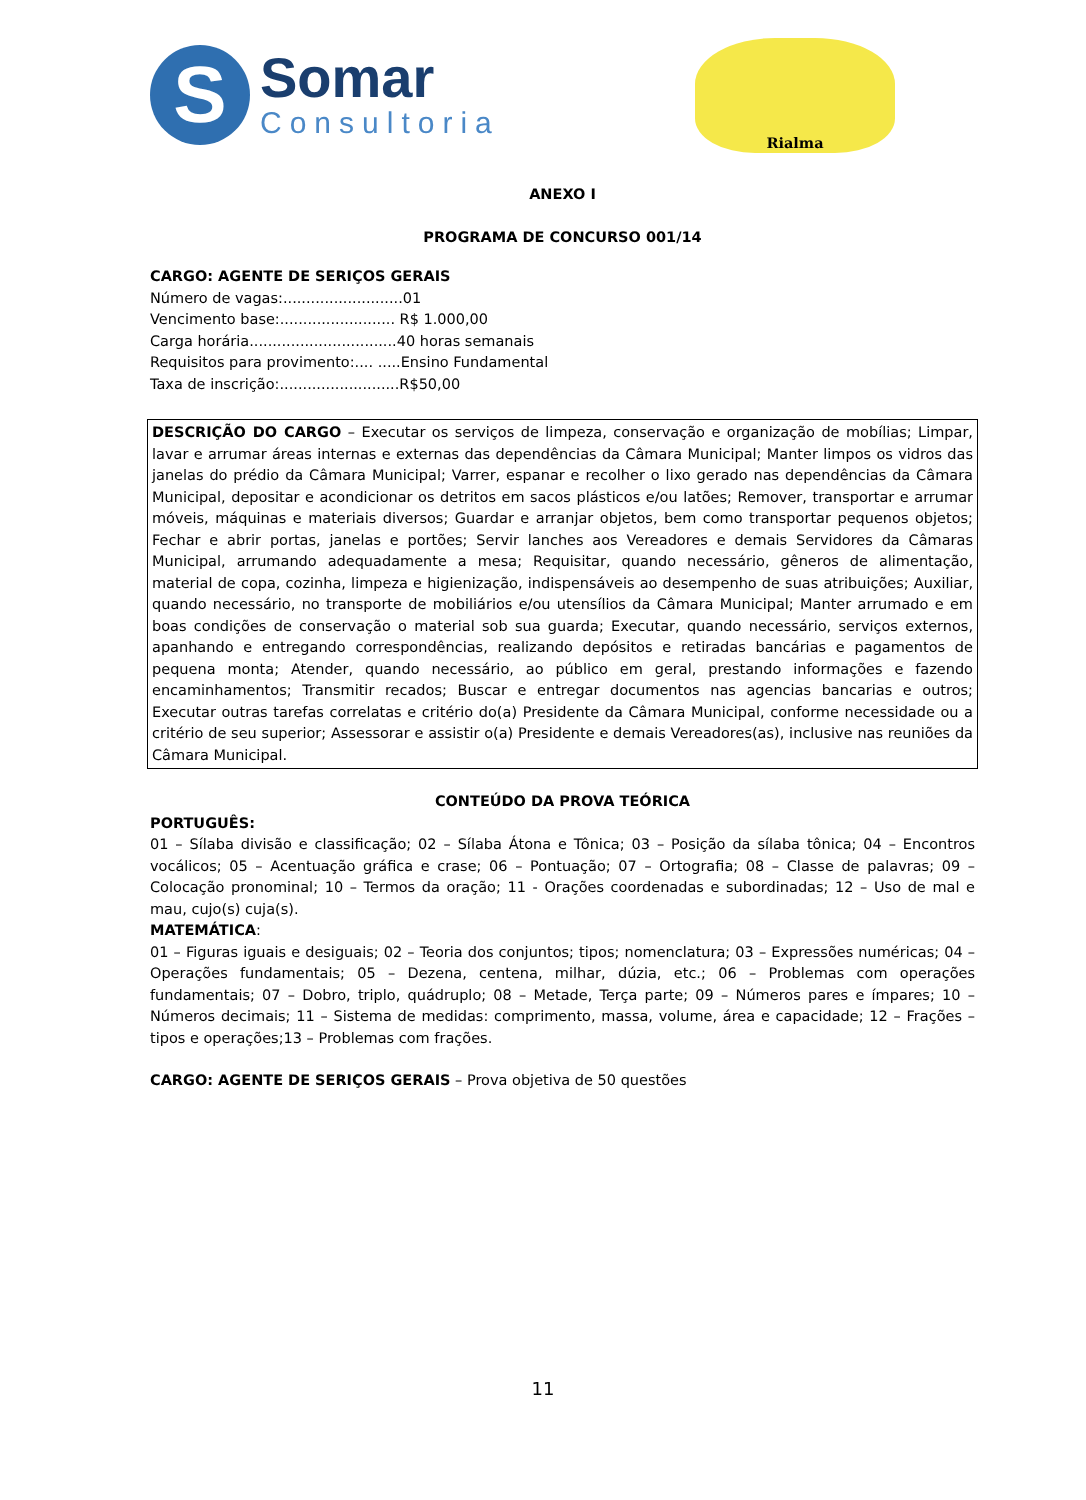S
Somar
Consultoria
Rialma
ANEXO I
PROGRAMA DE CONCURSO 001/14
CARGO: AGENTE DE SERIÇOS GERAIS
Número de vagas:..........................01
Vencimento base:......................... R$ 1.000,00
Carga horária................................40 horas semanais
Requisitos para provimento:.... .....Ensino Fundamental
Taxa de inscrição:..........................R$50,00
DESCRIÇÃO DO CARGO – Executar os serviços de limpeza, conservação e organização de mobílias; Limpar, lavar e arrumar áreas internas e externas das dependências da Câmara Municipal; Manter limpos os vidros das janelas do prédio da Câmara Municipal; Varrer, espanar e recolher o lixo gerado nas dependências da Câmara Municipal, depositar e acondicionar os detritos em sacos plásticos e/ou latões; Remover, transportar e arrumar móveis, máquinas e materiais diversos; Guardar e arranjar objetos, bem como transportar pequenos objetos; Fechar e abrir portas, janelas e portões; Servir lanches aos Vereadores e demais Servidores da Câmaras Municipal, arrumando adequadamente a mesa; Requisitar, quando necessário, gêneros de alimentação, material de copa, cozinha, limpeza e higienização, indispensáveis ao desempenho de suas atribuições; Auxiliar, quando necessário, no transporte de mobiliários e/ou utensílios da Câmara Municipal; Manter arrumado e em boas condições de conservação o material sob sua guarda; Executar, quando necessário, serviços externos, apanhando e entregando correspondências, realizando depósitos e retiradas bancárias e pagamentos de pequena monta; Atender, quando necessário, ao público em geral, prestando informações e fazendo encaminhamentos; Transmitir recados; Buscar e entregar documentos nas agencias bancarias e outros; Executar outras tarefas correlatas e critério do(a) Presidente da Câmara Municipal, conforme necessidade ou a critério de seu superior; Assessorar e assistir o(a) Presidente e demais Vereadores(as), inclusive nas reuniões da Câmara Municipal.
CONTEÚDO DA PROVA TEÓRICA
PORTUGUÊS:
01 – Sílaba divisão e classificação; 02 – Sílaba Átona e Tônica; 03 – Posição da sílaba tônica; 04 – Encontros vocálicos; 05 – Acentuação gráfica e crase; 06 – Pontuação; 07 – Ortografia; 08 – Classe de palavras; 09 – Colocação pronominal; 10 – Termos da oração; 11 - Orações coordenadas e subordinadas; 12 – Uso de mal e mau, cujo(s) cuja(s).
MATEMÁTICA:
01 – Figuras iguais e desiguais; 02 – Teoria dos conjuntos; tipos; nomenclatura; 03 – Expressões numéricas; 04 – Operações fundamentais; 05 – Dezena, centena, milhar, dúzia, etc.; 06 – Problemas com operações fundamentais; 07 – Dobro, triplo, quádruplo; 08 – Metade, Terça parte; 09 – Números pares e ímpares; 10 – Números decimais; 11 – Sistema de medidas: comprimento, massa, volume, área e capacidade; 12 – Frações – tipos e operações;13 – Problemas com frações.
CARGO: AGENTE DE SERIÇOS GERAIS – Prova objetiva de 50 questões
11